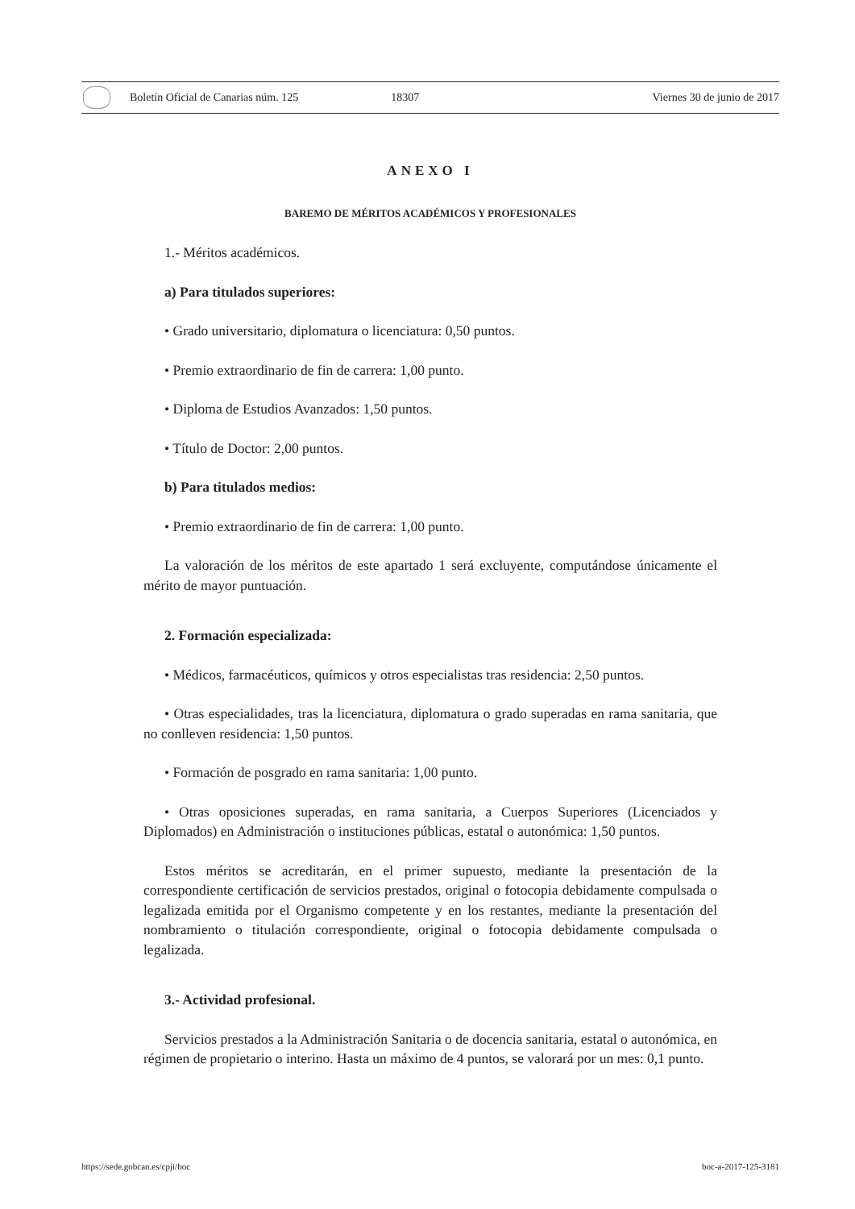Boletín Oficial de Canarias núm. 125 18307 Viernes 30 de junio de 2017
ANEXO I
BAREMO DE MÉRITOS ACADÉMICOS Y PROFESIONALES
1.- Méritos académicos.
a) Para titulados superiores:
• Grado universitario, diplomatura o licenciatura: 0,50 puntos.
• Premio extraordinario de fin de carrera: 1,00 punto.
• Diploma de Estudios Avanzados: 1,50 puntos.
• Título de Doctor: 2,00 puntos.
b) Para titulados medios:
• Premio extraordinario de fin de carrera: 1,00 punto.
La valoración de los méritos de este apartado 1 será excluyente, computándose únicamente el mérito de mayor puntuación.
2. Formación especializada:
• Médicos, farmacéuticos, químicos y otros especialistas tras residencia: 2,50 puntos.
• Otras especialidades, tras la licenciatura, diplomatura o grado superadas en rama sanitaria, que no conlleven residencia: 1,50 puntos.
• Formación de posgrado en rama sanitaria: 1,00 punto.
• Otras oposiciones superadas, en rama sanitaria, a Cuerpos Superiores (Licenciados y Diplomados) en Administración o instituciones públicas, estatal o autonómica: 1,50 puntos.
Estos méritos se acreditarán, en el primer supuesto, mediante la presentación de la correspondiente certificación de servicios prestados, original o fotocopia debidamente compulsada o legalizada emitida por el Organismo competente y en los restantes, mediante la presentación del nombramiento o titulación correspondiente, original o fotocopia debidamente compulsada o legalizada.
3.- Actividad profesional.
Servicios prestados a la Administración Sanitaria o de docencia sanitaria, estatal o autonómica, en régimen de propietario o interino. Hasta un máximo de 4 puntos, se valorará por un mes: 0,1 punto.
https://sede.gobcan.es/cpji/boc boc-a-2017-125-3181